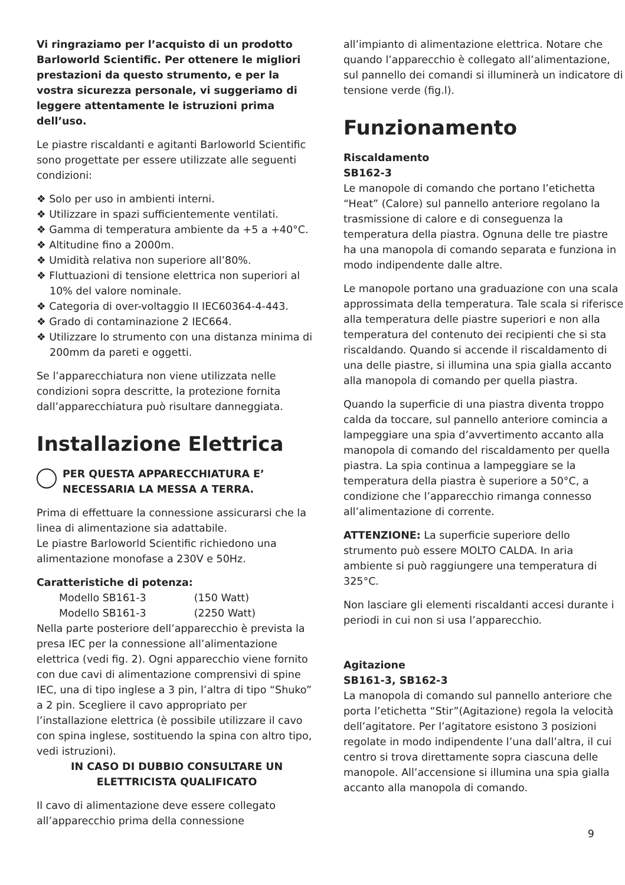Vi ringraziamo per l’acquisto di un prodotto Barloworld Scientific. Per ottenere le migliori prestazioni da questo strumento, e per la vostra sicurezza personale, vi suggeriamo di leggere attentamente le istruzioni prima dell’uso.
Le piastre riscaldanti e agitanti Barloworld Scientific sono progettate per essere utilizzate alle seguenti condizioni:
❖ Solo per uso in ambienti interni.
❖ Utilizzare in spazi sufficientemente ventilati.
❖ Gamma di temperatura ambiente da +5 a +40°C.
❖ Altitudine fino a 2000m.
❖ Umidità relativa non superiore all’80%.
❖ Fluttuazioni di tensione elettrica non superiori al 10% del valore nominale.
❖ Categoria di over-voltaggio II IEC60364-4-443.
❖ Grado di contaminazione 2 IEC664.
❖ Utilizzare lo strumento con una distanza minima di 200mm da pareti e oggetti.
Se l’apparecchiatura non viene utilizzata nelle condizioni sopra descritte, la protezione fornita dall’apparecchiatura può risultare danneggiata.
Installazione Elettrica
PER QUESTA APPARECCHIATURA E’ NECESSARIA LA MESSA A TERRA.
Prima di effettuare la connessione assicurarsi che la linea di alimentazione sia adattabile.
Le piastre Barloworld Scientific richiedono una alimentazione monofase a 230V e 50Hz.
Caratteristiche di potenza:
Modello SB161-3 (150 Watt)
Modello SB161-3 (2250 Watt)
Nella parte posteriore dell’apparecchio è prevista la presa IEC per la connessione all’alimentazione elettrica (vedi fig. 2). Ogni apparecchio viene fornito con due cavi di alimentazione comprensivi di spine IEC, una di tipo inglese a 3 pin, l’altra di tipo “Shuko” a 2 pin. Scegliere il cavo appropriato per l’installazione elettrica (è possibile utilizzare il cavo con spina inglese, sostituendo la spina con altro tipo, vedi istruzioni).
IN CASO DI DUBBIO CONSULTARE UN ELETTRICISTA QUALIFICATO
Il cavo di alimentazione deve essere collegato all’apparecchio prima della connessione
all’impianto di alimentazione elettrica. Notare che quando l’apparecchio è collegato all’alimentazione, sul pannello dei comandi si illuminerà un indicatore di tensione verde (fig.l).
Funzionamento
Riscaldamento
SB162-3
Le manopole di comando che portano l’etichetta “Heat” (Calore) sul pannello anteriore regolano la trasmissione di calore e di conseguenza la temperatura della piastra. Ognuna delle tre piastre ha una manopola di comando separata e funziona in modo indipendente dalle altre.
Le manopole portano una graduazione con una scala approssimata della temperatura. Tale scala si riferisce alla temperatura delle piastre superiori e non alla temperatura del contenuto dei recipienti che si sta riscaldando. Quando si accende il riscaldamento di una delle piastre, si illumina una spia gialla accanto alla manopola di comando per quella piastra.
Quando la superficie di una piastra diventa troppo calda da toccare, sul pannello anteriore comincia a lampeggiare una spia d’avvertimento accanto alla manopola di comando del riscaldamento per quella piastra. La spia continua a lampeggiare se la temperatura della piastra è superiore a 50°C, a condizione che l’apparecchio rimanga connesso all’alimentazione di corrente.
ATTENZIONE: La superficie superiore dello strumento può essere MOLTO CALDA. In aria ambiente si può raggiungere una temperatura di 325°C.
Non lasciare gli elementi riscaldanti accesi durante i periodi in cui non si usa l’apparecchio.
Agitazione
SB161-3, SB162-3
La manopola di comando sul pannello anteriore che porta l’etichetta “Stir”(Agitazione) regola la velocità dell’agitatore. Per l’agitatore esistono 3 posizioni regolate in modo indipendente l’una dall’altra, il cui centro si trova direttamente sopra ciascuna delle manopole. All’accensione si illumina una spia gialla accanto alla manopola di comando.
9